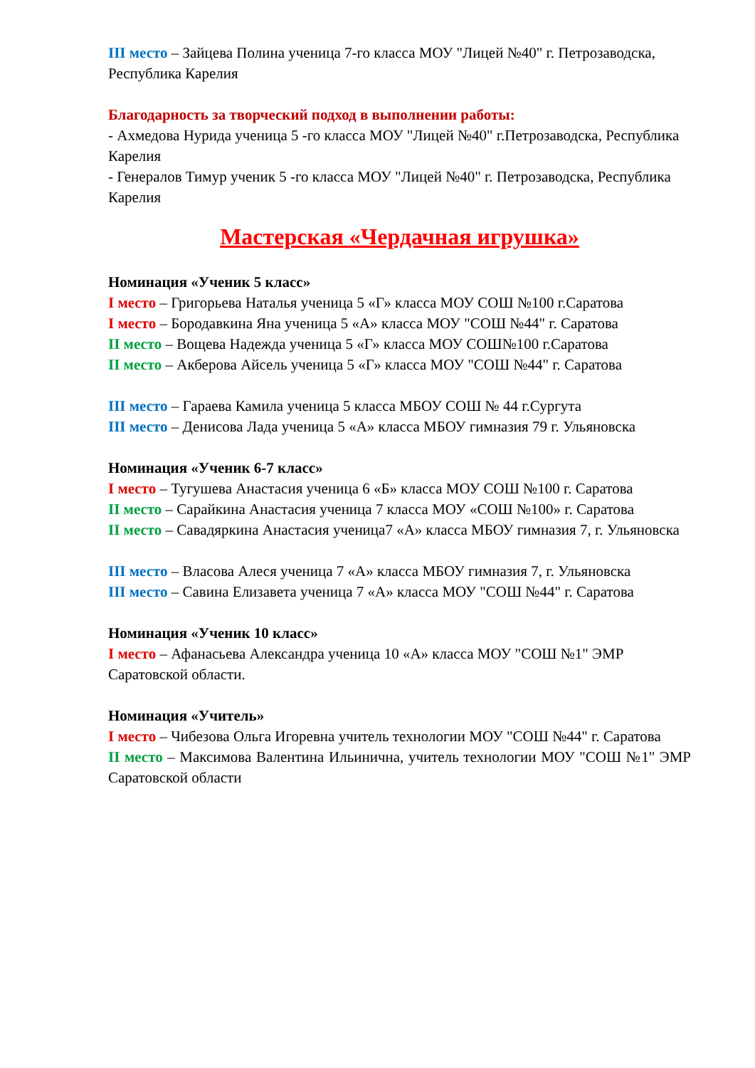III место – Зайцева Полина ученица 7-го класса МОУ "Лицей №40" г. Петрозаводска, Республика Карелия
Благодарность за творческий подход в выполнении работы:
- Ахмедова Нурида ученица 5 -го класса МОУ "Лицей №40" г.Петрозаводска, Республика Карелия
- Генералов Тимур ученик 5 -го класса МОУ "Лицей №40" г. Петрозаводска, Республика Карелия
Мастерская «Чердачная игрушка»
Номинация «Ученик 5 класс»
I место – Григорьева Наталья ученица 5 «Г» класса МОУ СОШ №100 г.Саратова
I место – Бородавкина Яна ученица 5 «А» класса МОУ "СОШ №44" г. Саратова
II место – Вощева Надежда ученица 5 «Г» класса МОУ СОШ№100 г.Саратова
II место – Акберова Айсель ученица 5 «Г» класса МОУ "СОШ №44" г. Саратова
III место – Гараева Камила ученица 5 класса МБОУ СОШ № 44 г.Сургута
III место – Денисова Лада ученица 5 «А» класса МБОУ гимназия 79 г. Ульяновска
Номинация «Ученик 6-7 класс»
I место – Тугушева Анастасия ученица 6 «Б» класса МОУ СОШ №100 г. Саратова
II место – Сарайкина Анастасия ученица 7 класса МОУ «СОШ №100» г. Саратова
II место – Савадяркина Анастасия ученица7 «А» класса МБОУ гимназия 7, г. Ульяновска
III место – Власова Алеся ученица 7 «А» класса МБОУ гимназия 7, г. Ульяновска
III место – Савина Елизавета ученица 7 «А» класса МОУ "СОШ №44" г. Саратова
Номинация «Ученик 10 класс»
I место – Афанасьева Александра ученица 10 «А» класса МОУ "СОШ №1" ЭМР Саратовской области.
Номинация «Учитель»
I место – Чибезова Ольга Игоревна учитель технологии МОУ "СОШ №44" г. Саратова
II место – Максимова Валентина Ильинична, учитель технологии МОУ "СОШ №1" ЭМР Саратовской области